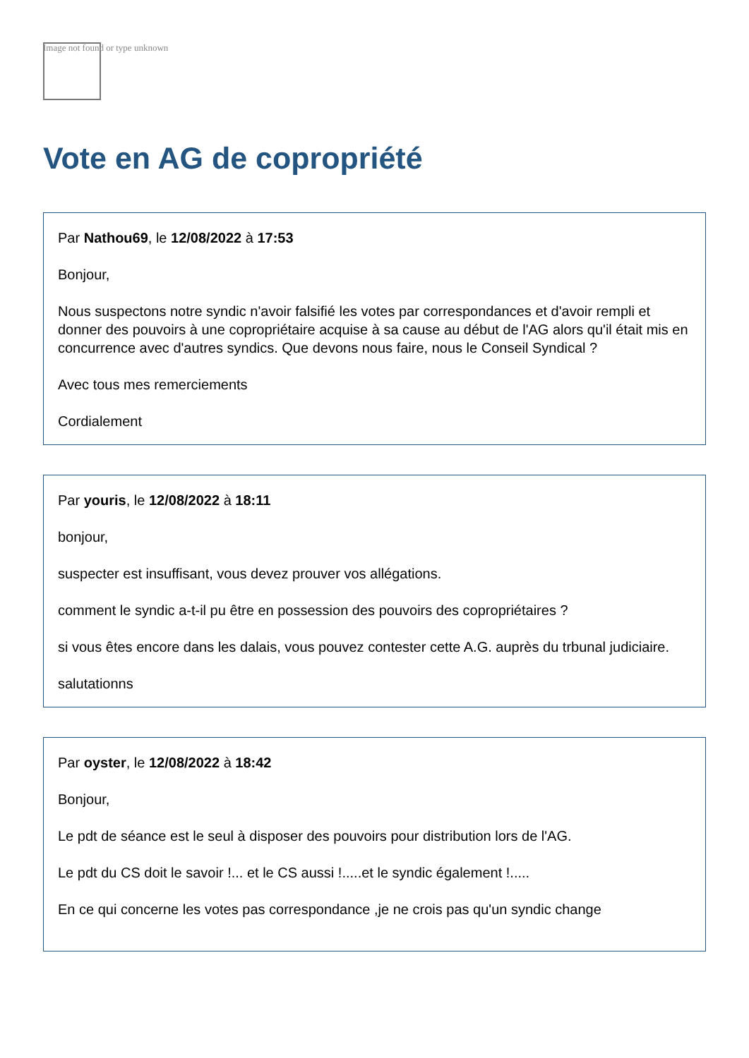Image not found or type unknown
Vote en AG de copropriété
Par Nathou69, le 12/08/2022 à 17:53
Bonjour,
Nous suspectons notre syndic n'avoir falsifié les votes par correspondances et d'avoir rempli et donner des pouvoirs à une copropriétaire acquise à sa cause au début de l'AG alors qu'il était mis en concurrence avec d'autres syndics. Que devons nous faire, nous le Conseil Syndical ?
Avec tous mes remerciements
Cordialement
Par youris, le 12/08/2022 à 18:11
bonjour,
suspecter est insuffisant, vous devez prouver vos allégations.
comment le syndic a-t-il pu être en possession des pouvoirs des copropriétaires ?
si vous êtes encore dans les dalais, vous pouvez contester cette A.G. auprès du trbunal judiciaire.
salutationns
Par oyster, le 12/08/2022 à 18:42
Bonjour,
Le pdt de séance est le seul à disposer des pouvoirs pour distribution lors de l'AG.
Le pdt du CS doit le savoir !... et le CS aussi !.....et le syndic également !.....
En ce qui concerne les votes pas correspondance ,je ne crois pas qu'un syndic change